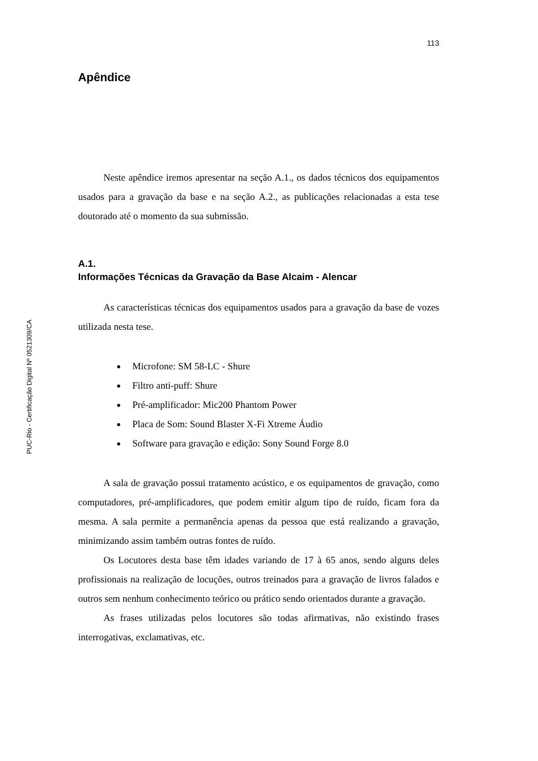PUC-Rio - Certificação Digital Nº 0521309/CA
113
Apêndice
Neste apêndice iremos apresentar na seção A.1., os dados técnicos dos equipamentos usados para a gravação da base e na seção A.2., as publicações relacionadas a esta tese doutorado até o momento da sua submissão.
A.1.
Informações Técnicas da Gravação da Base Alcaim - Alencar
As características técnicas dos equipamentos usados para a gravação da base de vozes utilizada nesta tese.
Microfone: SM 58-LC - Shure
Filtro anti-puff: Shure
Pré-amplificador: Mic200 Phantom Power
Placa de Som: Sound Blaster X-Fi Xtreme Áudio
Software para gravação e edição: Sony Sound Forge 8.0
A sala de gravação possui tratamento acústico, e os equipamentos de gravação, como computadores, pré-amplificadores, que podem emitir algum tipo de ruído, ficam fora da mesma. A sala permite a permanência apenas da pessoa que está realizando a gravação, minimizando assim também outras fontes de ruído.
Os Locutores desta base têm idades variando de 17 à 65 anos, sendo alguns deles profissionais na realização de locuções, outros treinados para a gravação de livros falados e outros sem nenhum conhecimento teórico ou prático sendo orientados durante a gravação.
As frases utilizadas pelos locutores são todas afirmativas, não existindo frases interrogativas, exclamativas, etc.